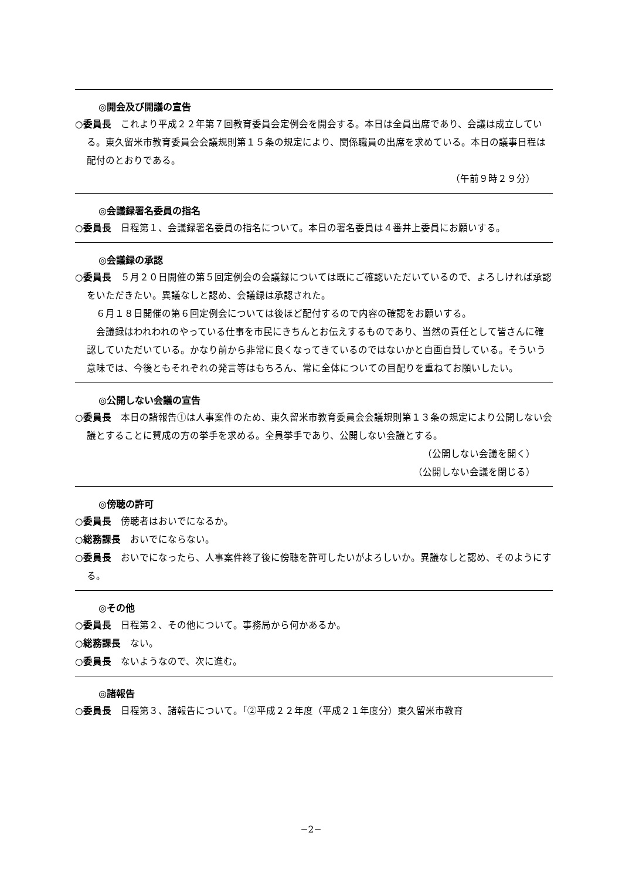◎開会及び開議の宣告
○委員長　これより平成２２年第７回教育委員会定例会を開会する。本日は全員出席であり、会議は成立している。東久留米市教育委員会会議規則第１５条の規定により、関係職員の出席を求めている。本日の議事日程は配付のとおりである。
（午前９時２９分）
◎会議録署名委員の指名
○委員長　日程第１、会議録署名委員の指名について。本日の署名委員は４番井上委員にお願いする。
◎会議録の承認
○委員長　５月２０日開催の第５回定例会の会議録については既にご確認いただいているので、よろしければ承認をいただきたい。異議なしと認め、会議録は承認された。
　６月１８日開催の第６回定例会については後ほど配付するので内容の確認をお願いする。
　会議録はわれわれのやっている仕事を市民にきちんとお伝えするものであり、当然の責任として皆さんに確認していただいている。かなり前から非常に良くなってきているのではないかと自画自賛している。そういう意味では、今後ともそれぞれの発言等はもちろん、常に全体についての目配りを重ねてお願いしたい。
◎公開しない会議の宣告
○委員長　本日の諸報告①は人事案件のため、東久留米市教育委員会会議規則第１３条の規定により公開しない会議とすることに賛成の方の挙手を求める。全員挙手であり、公開しない会議とする。
（公開しない会議を開く）
（公開しない会議を閉じる）
◎傍聴の許可
○委員長　傍聴者はおいでになるか。
○総務課長　おいでにならない。
○委員長　おいでになったら、人事案件終了後に傍聴を許可したいがよろしいか。異議なしと認め、そのようにする。
◎その他
○委員長　日程第２、その他について。事務局から何かあるか。
○総務課長　ない。
○委員長　ないようなので、次に進む。
◎諸報告
○委員長　日程第３、諸報告について。「②平成２２年度（平成２１年度分）東久留米市教育
−2−